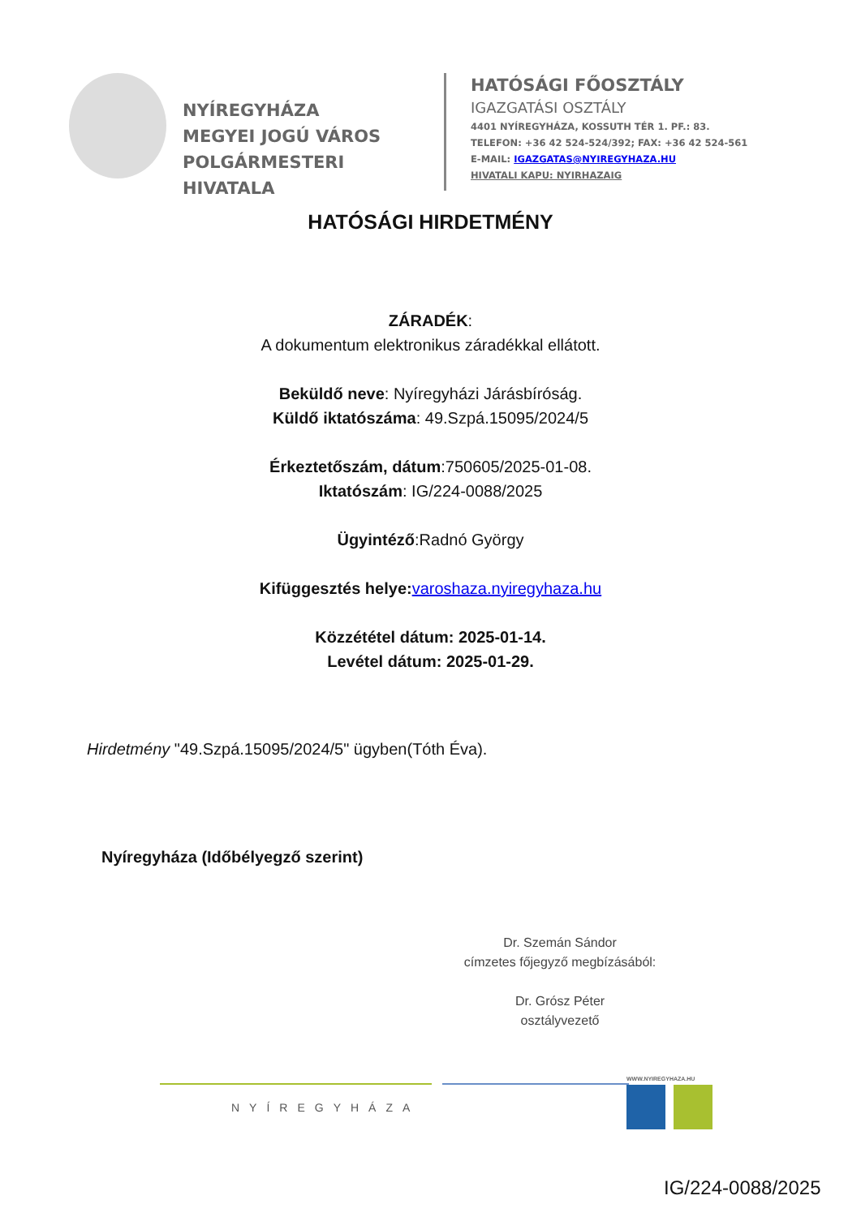NYÍREGYHÁZA
MEGYEI JOGÚ VÁROS
POLGÁRMESTERI HIVATALA
HATÓSÁGI FŐOSZTÁLY
IGAZGATÁSI OSZTÁLY
4401 NYÍREGYHÁZA, KOSSUTH TÉR 1. PF.: 83.
TELEFON: +36 42 524-524/392; FAX: +36 42 524-561
E-MAIL: IGAZGATAS@NYIREGYHAZA.HU
HIVATALI KAPU: NYIRHAZAIG
HATÓSÁGI HIRDETMÉNY
ZÁRADÉK:
A dokumentum elektronikus záradékkal ellátott.
Beküldő neve: Nyíregyházi Járásbíróság.
Küldő iktatószáma: 49.Szpá.15095/2024/5
Érkeztetőszám, dátum:750605/2025-01-08.
Iktatószám: IG/224-0088/2025
Ügyintéző:Radnó György
Kifüggesztés helye: varoshaza.nyiregyhaza.hu
Közzététel dátum: 2025-01-14.
Levétel dátum: 2025-01-29.
Hirdetmény "49.Szpá.15095/2024/5" ügyben(Tóth Éva).
Nyíregyháza (Időbélyegző szerint)
Dr. Szemán Sándor
címzetes főjegyző megbízásából:
Dr. Grósz Péter
osztályvezető
NYÍREGYHÁZA
WWW.NYIREGYHAZA.HU
IG/224-0088/2025